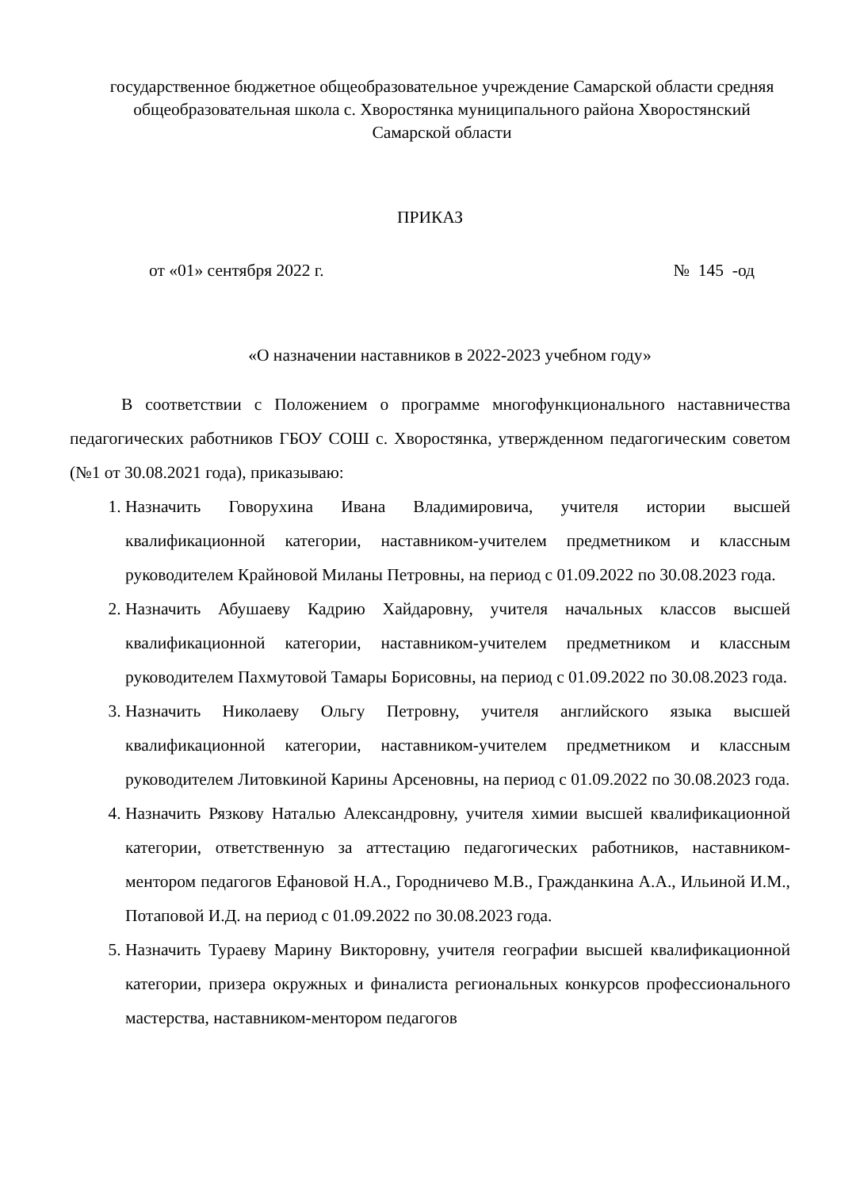государственное бюджетное общеобразовательное учреждение Самарской области средняя общеобразовательная школа с. Хворостянка муниципального района Хворостянский Самарской области
ПРИКАЗ
от «01» сентября 2022 г. № 145 -од
«О назначении наставников в 2022-2023 учебном году»
В соответствии с Положением о программе многофункционального наставничества педагогических работников ГБОУ СОШ с. Хворостянка, утвержденном педагогическим советом (№1 от 30.08.2021 года), приказываю:
1. Назначить Говорухина Ивана Владимировича, учителя истории высшей квалификационной категории, наставником-учителем предметником и классным руководителем Крайновой Миланы Петровны, на период с 01.09.2022 по 30.08.2023 года.
2. Назначить Абушаеву Кадрию Хайдаровну, учителя начальных классов высшей квалификационной категории, наставником-учителем предметником и классным руководителем Пахмутовой Тамары Борисовны, на период с 01.09.2022 по 30.08.2023 года.
3. Назначить Николаеву Ольгу Петровну, учителя английского языка высшей квалификационной категории, наставником-учителем предметником и классным руководителем Литовкиной Карины Арсеновны, на период с 01.09.2022 по 30.08.2023 года.
4. Назначить Рязкову Наталью Александровну, учителя химии высшей квалификационной категории, ответственную за аттестацию педагогических работников, наставником-ментором педагогов Ефановой Н.А., Городничево М.В., Гражданкина А.А., Ильиной И.М., Потаповой И.Д. на период с 01.09.2022 по 30.08.2023 года.
5. Назначить Тураеву Марину Викторовну, учителя географии высшей квалификационной категории, призера окружных и финалиста региональных конкурсов профессионального мастерства, наставником-ментором педагогов